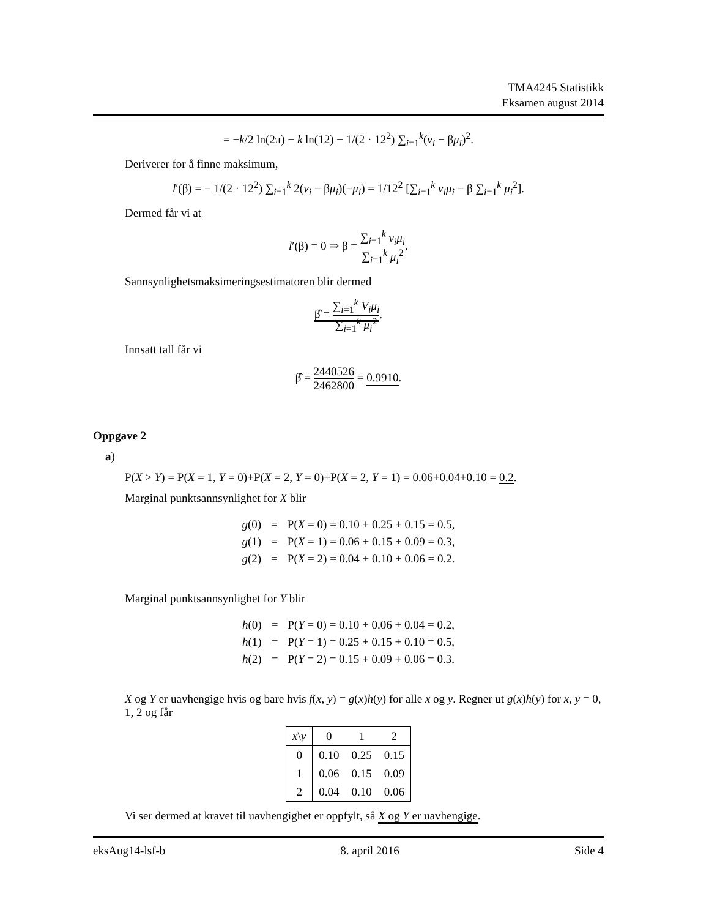TMA4245 Statistikk
Eksamen august 2014
= −k/2 ln(2π) − k ln(12) − 1/(2 · 12<sup>2</sup>) ∑<sub>i=1</sub><sup>k</sup>(v<sub>i</sub> − βμ<sub>i</sub>)<sup>2</sup>.
Deriverer for å finne maksimum,
l′(β) = − 1/(2 · 12<sup>2</sup>) ∑<sub>i=1</sub><sup>k</sup> 2(v<sub>i</sub> − βμ<sub>i</sub>)(−μ<sub>i</sub>) = 1/12<sup>2</sup> [∑<sub>i=1</sub><sup>k</sup> v<sub>i</sub>μ<sub>i</sub> − β ∑<sub>i=1</sub><sup>k</sup> μ<sub>i</sub><sup>2</sup>].
Dermed får vi at
l′(β) = 0 ⇒ β = ∑<sub>i=1</sub><sup>k</sup> v<sub>i</sub>μ<sub>i</sub> ∑<sub>i=1</sub><sup>k</sup> μ<sub>i</sub><sup>2</sup>.
Sannsynlighetsmaksimeringsestimatoren blir dermed
β̂ = ∑<sub>i=1</sub><sup>k</sup> V<sub>i</sub>μ<sub>i</sub> ∑<sub>i=1</sub><sup>k</sup> μ<sub>i</sub><sup>2</sup>.
Innsatt tall får vi
β̂ = 2440526 2462800 = 0.9910.
Oppgave 2
a)
P(X > Y) = P(X = 1, Y = 0)+P(X = 2, Y = 0)+P(X = 2, Y = 1) = 0.06+0.04+0.10 = 0.2.
Marginal punktsannsynlighet for X blir
| g (0) | = | P( X = 0) = 0.10 + 0.25 + 0.15 = 0.5, |
| g (1) | = | P( X = 1) = 0.06 + 0.15 + 0.09 = 0.3, |
| g (2) | = | P( X = 2) = 0.04 + 0.10 + 0.06 = 0.2. |
Marginal punktsannsynlighet for Y blir
| h (0) | = | P( Y = 0) = 0.10 + 0.06 + 0.04 = 0.2, |
| h (1) | = | P( Y = 1) = 0.25 + 0.15 + 0.10 = 0.5, |
| h (2) | = | P( Y = 2) = 0.15 + 0.09 + 0.06 = 0.3. |
X og Y er uavhengige hvis og bare hvis f(x, y) = g(x)h(y) for alle x og y. Regner ut g(x)h(y) for x, y = 0, 1, 2 og får
| x \ y | 0 | 1 | 2 |
| --- | --- | --- | --- |
| 0 | 0.10 | 0.25 | 0.15 |
| 1 | 0.06 | 0.15 | 0.09 |
| 2 | 0.04 | 0.10 | 0.06 |
Vi ser dermed at kravet til uavhengighet er oppfylt, så X og Y er uavhengige.
eksAug14-lsf-b 8. april 2016 Side 4